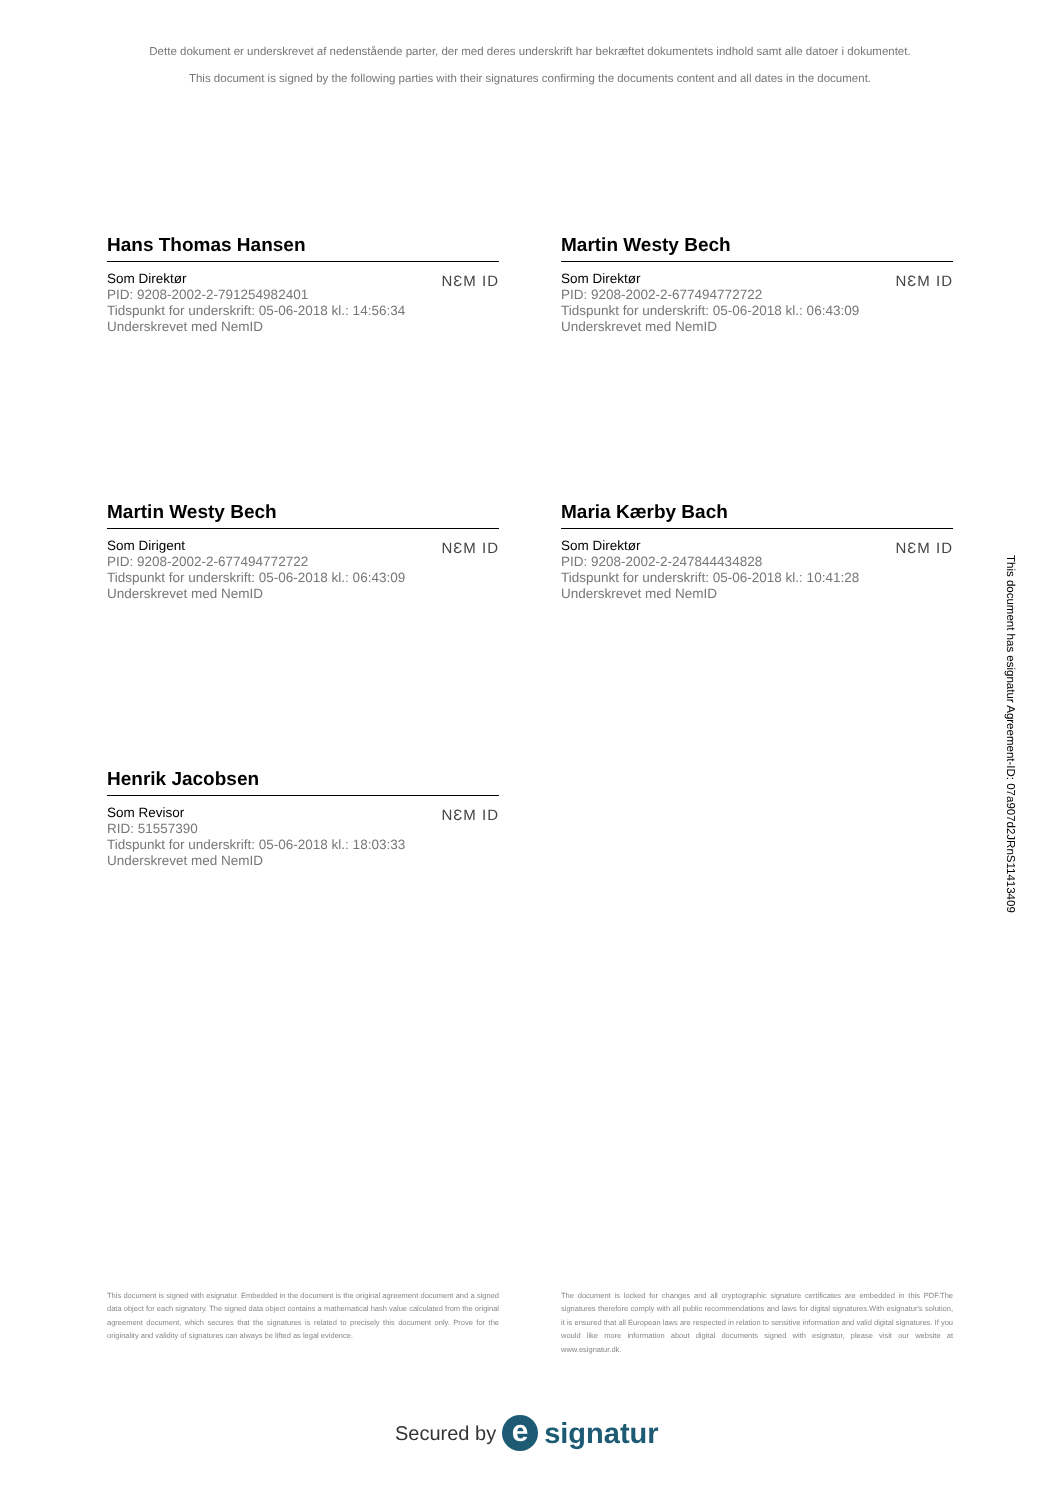Dette dokument er underskrevet af nedenstående parter, der med deres underskrift har bekræftet dokumentets indhold samt alle datoer i dokumentet.
This document is signed by the following parties with their signatures confirming the documents content and all dates in the document.
Hans Thomas Hansen
Som Direktør
PID: 9208-2002-2-791254982401
Tidspunkt for underskrift: 05-06-2018 kl.: 14:56:34
Underskrevet med NemID
NƐM ID
Martin Westy Bech
Som Direktør
PID: 9208-2002-2-677494772722
Tidspunkt for underskrift: 05-06-2018 kl.: 06:43:09
Underskrevet med NemID
NƐM ID
Martin Westy Bech
Som Dirigent
PID: 9208-2002-2-677494772722
Tidspunkt for underskrift: 05-06-2018 kl.: 06:43:09
Underskrevet med NemID
NƐM ID
Maria Kærby Bach
Som Direktør
PID: 9208-2002-2-247844434828
Tidspunkt for underskrift: 05-06-2018 kl.: 10:41:28
Underskrevet med NemID
NƐM ID
Henrik Jacobsen
Som Revisor
RID: 51557390
Tidspunkt for underskrift: 05-06-2018 kl.: 18:03:33
Underskrevet med NemID
NƐM ID
This document is signed with esignatur. Embedded in the document is the original agreement document and a signed data object for each signatory. The signed data object contains a mathematical hash value calculated from the original agreement document, which secures that the signatures is related to precisely this document only. Prove for the originality and validity of signatures can always be lifted as legal evidence.
The document is locked for changes and all cryptographic signature certificates are embedded in this PDF.The signatures therefore comply with all public recommendations and laws for digital signatures.With esignatur's solution, it is ensured that all European laws are respected in relation to sensitive information and valid digital signatures. If you would like more information about digital documents signed with esignatur, please visit our website at www.esignatur.dk.
Secured by e signatur
This document has esignatur Agreement-ID: 07a907d2JRnS11413409